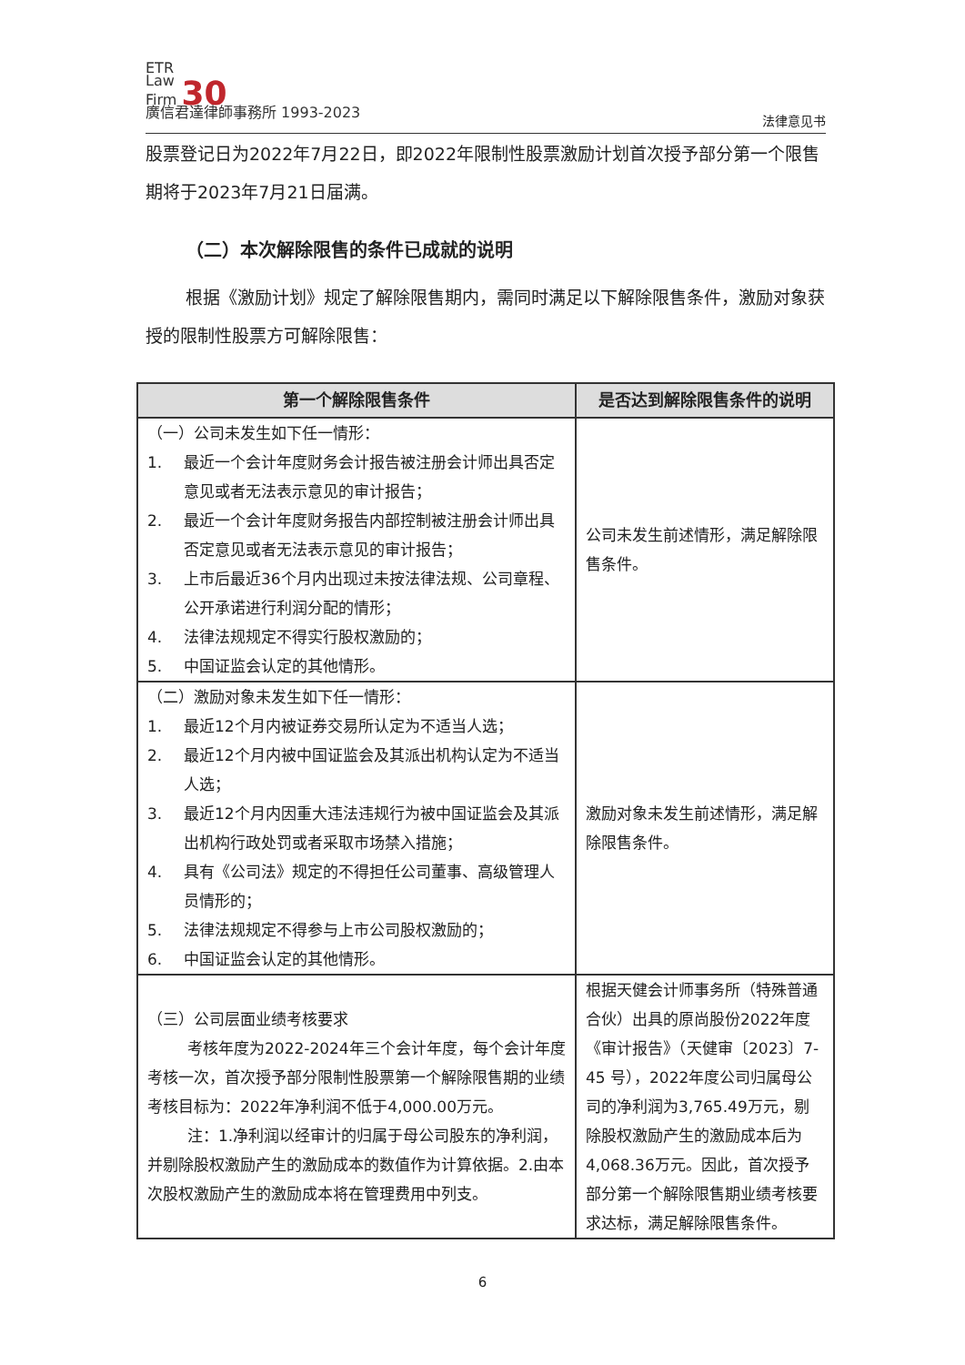ETR
Law
Firm 30
廣信君達律師事務所 1993-2023
法律意见书
股票登记日为2022年7月22日，即2022年限制性股票激励计划首次授予部分第一个限售期将于2023年7月21日届满。
（二）本次解除限售的条件已成就的说明
根据《激励计划》规定了解除限售期内，需同时满足以下解除限售条件，激励对象获授的限制性股票方可解除限售：
| 第一个解除限售条件 | 是否达到解除限售条件的说明 |
| --- | --- |
| （一）公司未发生如下任一情形： 1. 最近一个会计年度财务会计报告被注册会计师出具否定意见或者无法表示意见的审计报告； 2. 最近一个会计年度财务报告内部控制被注册会计师出具否定意见或者无法表示意见的审计报告； 3. 上市后最近36个月内出现过未按法律法规、公司章程、公开承诺进行利润分配的情形； 4. 法律法规规定不得实行股权激励的； 5. 中国证监会认定的其他情形。 | 公司未发生前述情形，满足解除限售条件。 |
| （二）激励对象未发生如下任一情形： 1. 最近12个月内被证券交易所认定为不适当人选； 2. 最近12个月内被中国证监会及其派出机构认定为不适当人选； 3. 最近12个月内因重大违法违规行为被中国证监会及其派出机构行政处罚或者采取市场禁入措施； 4. 具有《公司法》规定的不得担任公司董事、高级管理人员情形的； 5. 法律法规规定不得参与上市公司股权激励的； 6. 中国证监会认定的其他情形。 | 激励对象未发生前述情形，满足解除限售条件。 |
| （三）公司层面业绩考核要求 考核年度为2022-2024年三个会计年度，每个会计年度考核一次，首次授予部分限制性股票第一个解除限售期的业绩考核目标为：2022年净利润不低于4,000.00万元。 注：1.净利润以经审计的归属于母公司股东的净利润，并剔除股权激励产生的激励成本的数值作为计算依据。2.由本次股权激励产生的激励成本将在管理费用中列支。 | 根据天健会计师事务所（特殊普通合伙）出具的原尚股份2022年度《审计报告》（天健审〔2023〕7-45 号），2022年度公司归属母公司的净利润为3,765.49万元，剔除股权激励产生的激励成本后为4,068.36万元。因此，首次授予部分第一个解除限售期业绩考核要求达标，满足解除限售条件。 |
6